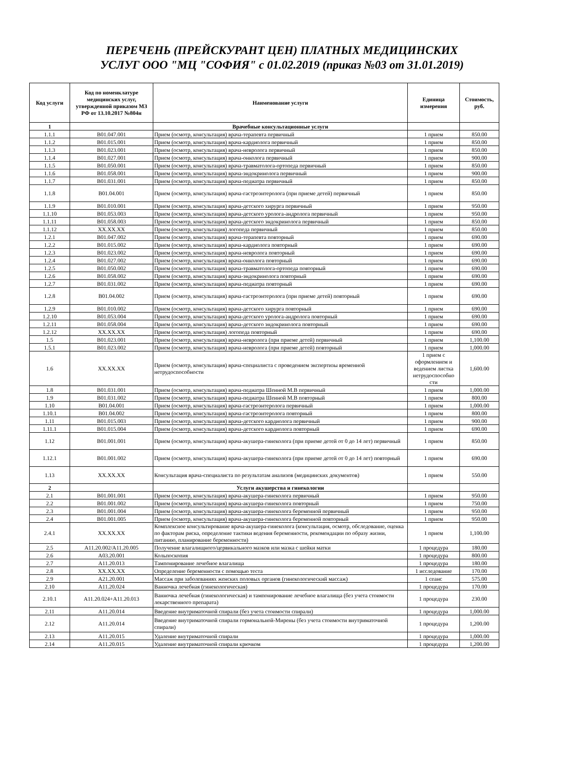ПЕРЕЧЕНЬ (ПРЕЙСКУРАНТ ЦЕН) ПЛАТНЫХ МЕДИЦИНСКИХ
УСЛУГ ООО "МЦ "СОФИЯ" с 01.02.2019 (приказ №03 от 31.01.2019)
| Код услуги | Код по номенклатуре медицинских услуг, утвержденной приказом МЗ РФ от 13.10.2017 №804н | Наименование услуги | Единица измерения | Стоимость, руб. |
| --- | --- | --- | --- | --- |
| 1 | | Врачебные консультационные услуги | | |
| 1.1.1 | B01.047.001 | Прием (осмотр, консультация) врача-терапевта первичный | 1 прием | 850.00 |
| 1.1.2 | B01.015.001 | Прием (осмотр, консультация) врача-кардиолога первичный | 1 прием | 850.00 |
| 1.1.3 | B01.023.001 | Прием (осмотр, консультация) врача-невролога первичный | 1 прием | 850.00 |
| 1.1.4 | B01.027.001 | Прием (осмотр, консультация) врача-онколога первичный | 1 прием | 900.00 |
| 1.1.5 | B01.050.001 | Прием (осмотр, консультация) врача-травматолога-ортопеда первичный | 1 прием | 850.00 |
| 1.1.6 | B01.058.001 | Прием (осмотр, консультация) врача-эндокринолога первичный | 1 прием | 900.00 |
| 1.1.7 | B01.031.001 | Прием (осмотр, консультация) врача-педиатра первичный | 1 прием | 850.00 |
| 1.1.8 | B01.04.001 | Прием (осмотр, консультация) врача-гастроэнтеролога (при приеме детей) первичный | 1 прием | 850.00 |
| 1.1.9 | B01.010.001 | Прием (осмотр, консультация) врача-детского хирурга первичный | 1 прием | 950.00 |
| 1.1.10 | B01.053.003 | Прием (осмотр, консультация) врача-детского уролога-андролога первичный | 1 прием | 950.00 |
| 1.1.11 | B01.058.003 | Прием (осмотр, консультация) врача-детского эндокринолога первичный | 1 прием | 850.00 |
| 1.1.12 | XX.XX.XX | Прием (осмотр, консультация) логопеда первичный | 1 прием | 850.00 |
| 1.2.1 | B01.047.002 | Прием (осмотр, консультация) врача-терапевта повторный | 1 прием | 690.00 |
| 1.2.2 | B01.015.002 | Прием (осмотр, консультация) врача-кардиолога повторный | 1 прием | 690.00 |
| 1.2.3 | B01.023.002 | Прием (осмотр, консультация) врача-невролога повторный | 1 прием | 690.00 |
| 1.2.4 | B01.027.002 | Прием (осмотр, консультация) врача-онколога повторный | 1 прием | 690.00 |
| 1.2.5 | B01.050.002 | Прием (осмотр, консультация) врача-травматолога-ортопеда повторный | 1 прием | 690.00 |
| 1.2.6 | B01.058.002 | Прием (осмотр, консультация) врача-эндокринолога повторный | 1 прием | 690.00 |
| 1.2.7 | B01.031.002 | Прием (осмотр, консультация) врача-педиатра повторный | 1 прием | 690.00 |
| 1.2.8 | B01.04.002 | Прием (осмотр, консультация) врача-гастроэнтеролога (при приеме детей) повторный | 1 прием | 690.00 |
| 1.2.9 | B01.010.002 | Прием (осмотр, консультация) врача-детского хирурга повторный | 1 прием | 690.00 |
| 1.2.10 | B01.053.004 | Прием (осмотр, консультация) врача-детского уролога-андролога повторный | 1 прием | 690.00 |
| 1.2.11 | B01.058.004 | Прием (осмотр, консультация) врача-детского эндокринолога повторный | 1 прием | 690.00 |
| 1.2.12 | XX.XX.XX | Прием (осмотр, консультация) логопеда повторный | 1 прием | 690.00 |
| 1.5 | B01.023.001 | Прием (осмотр, консультация) врача-невролога (при приеме детей) первичный | 1 прием | 1,100.00 |
| 1.5.1 | B01.023.002 | Прием (осмотр, консультация) врача-невролога (при приеме детей) повторный | 1 прием | 1,000.00 |
| 1.6 | XX.XX.XX | Прием (осмотр, консультация) врача-специалиста с проведением экспертизы временной нетрудоспособности | 1 прием с оформлением и ведением листка нетрудоспособно сти | 1,600.00 |
| 1.8 | B01.031.001 | Прием (осмотр, консультация) врача-педиатра Шеиной М.В первичный | 1 прием | 1,000.00 |
| 1.9 | B01.031.002 | Прием (осмотр, консультация) врача-педиатра Шеиной М.В повторный | 1 прием | 800.00 |
| 1.10 | B01.04.001 | Прием (осмотр, консультация) врача-гастроэнтеролога первичный | 1 прием | 1,000.00 |
| 1.10.1 | B01.04.002 | Прием (осмотр, консультация) врача-гастроэнтеролога повторный | 1 прием | 800.00 |
| 1.11 | B01.015.003 | Прием (осмотр, консультация) врача-детского кардиолога первичный | 1 прием | 900.00 |
| 1.11.1 | B01.015.004 | Прием (осмотр, консультация) врача-детского кардиолога повторный | 1 прием | 690.00 |
| 1.12 | B01.001.001 | Прием (осмотр, консультация) врача-акушера-гинеколога (при приеме детей от 0 до 14 лет) первичный | 1 прием | 850.00 |
| 1.12.1 | B01.001.002 | Прием (осмотр, консультация) врача-акушера-гинеколога (при приеме детей от 0 до 14 лет) повторный | 1 прием | 690.00 |
| 1.13 | XX.XX.XX | Консультация врача-специалиста по результатам анализов (медицинских документов) | 1 прием | 550.00 |
| 2 | | Услуги акушерства и гинекологии | | |
| 2.1 | B01.001.001 | Прием (осмотр, консультация) врача-акушера-гинеколога первичный | 1 прием | 950.00 |
| 2.2 | B01.001.002 | Прием (осмотр, консультация) врача-акушера-гинеколога повторный | 1 прием | 750.00 |
| 2.3 | B01.001.004 | Прием (осмотр, консультация) врача-акушера-гинеколога беременной первичный | 1 прием | 950.00 |
| 2.4 | B01.001.005 | Прием (осмотр, консультация) врача-акушера-гинеколога беременной повторный | 1 прием | 950.00 |
| 2.4.1 | XX.XX.XX | Комплексное консультирование врача-акушера-гинеколога (консультация, осмотр, обследование, оценка по факторам риска, определение тактики ведения беременности, рекомендации по образу жизни, питанию, планирование беременности) | 1 прием | 1,100.00 |
| 2.5 | A11.20.002/A11.20.005 | Получение влагалищного/цервикального мазков или мазка с шейки матки | 1 процедура | 180.00 |
| 2.6 | A03.20.001 | Кольпоскопия | 1 процедура | 800.00 |
| 2.7 | A11.20.013 | Тампонирование лечебное влагалища | 1 процедура | 180.00 |
| 2.8 | XX.XX.XX | Определение беременности с помощью теста | 1 исследование | 170.00 |
| 2.9 | A21.20.001 | Массаж при заболеваниях женских половых органов (гинекологический массаж) | 1 сеанс | 575.00 |
| 2.10 | A11.20.024 | Ванночка лечебная (гинекологическая) | 1 процедура | 170.00 |
| 2.10.1 | A11.20.024+A11.20.013 | Ванночка лечебная (гинекологическая) и тампонирование лечебное влагалища (без учета стоимости лекарственного препарата) | 1 процедура | 230.00 |
| 2.11 | A11.20.014 | Введение внутриматочной спирали (без учета стоимости спирали) | 1 процедура | 1,000.00 |
| 2.12 | A11.20.014 | Введение внутриматочной спирали гормональной-Мирены (без учета стоимости внутриматочной спирали) | 1 процедура | 1,200.00 |
| 2.13 | A11.20.015 | Удаление внутриматочной спирали | 1 процедура | 1,000.00 |
| 2.14 | A11.20.015 | Удаление внутриматочной спирали крючком | 1 процедура | 1,200.00 |